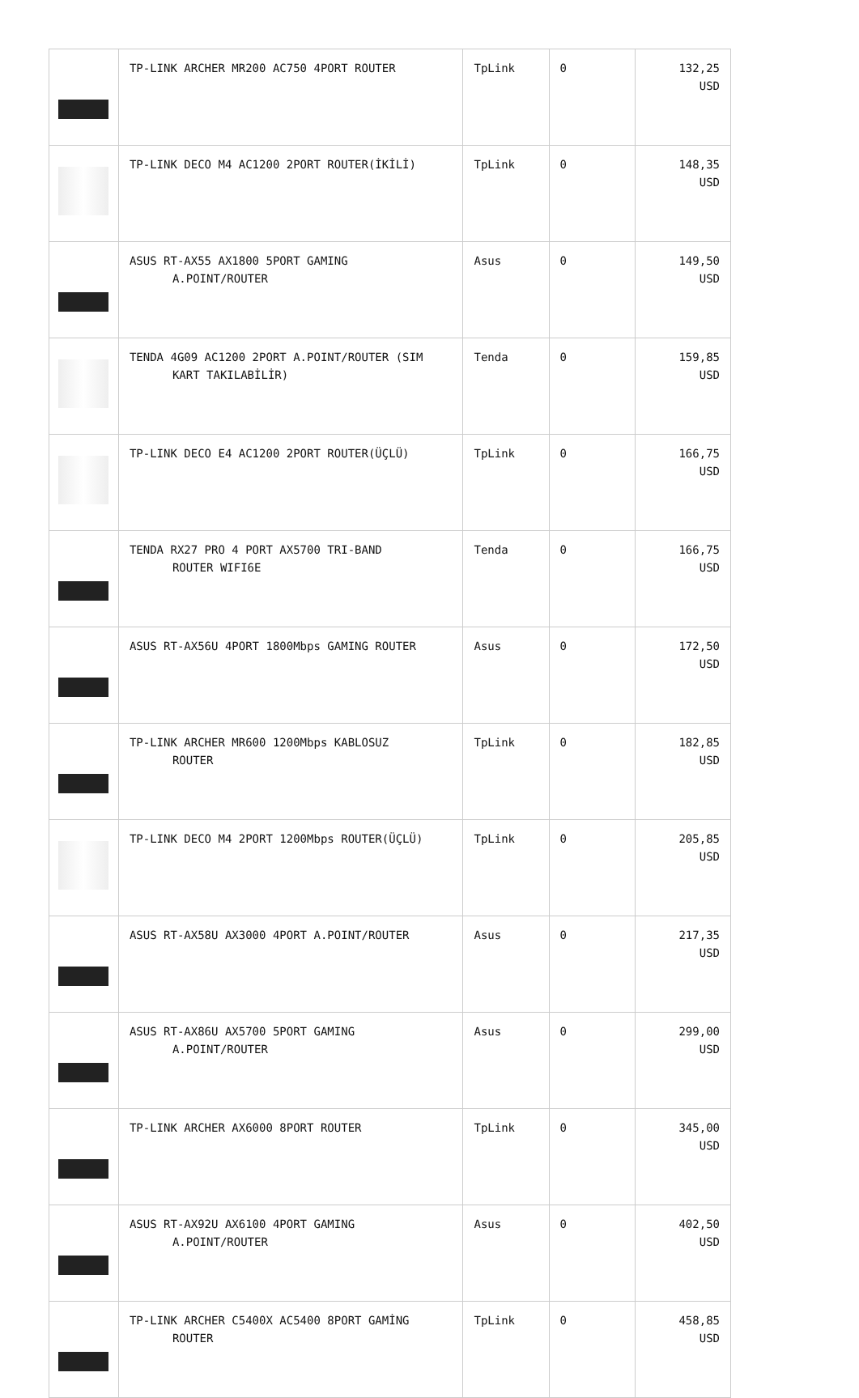| | TP-LINK ARCHER MR200 AC750 4PORT ROUTER | TpLink | 0 | 132,25 USD |
| | TP-LINK DECO M4 AC1200 2PORT ROUTER(İKİLİ) | TpLink | 0 | 148,35 USD |
| | ASUS RT-AX55 AX1800 5PORT GAMING A.POINT/ROUTER | Asus | 0 | 149,50 USD |
| | TENDA 4G09 AC1200 2PORT A.POINT/ROUTER (SIM KART TAKILABİLİR) | Tenda | 0 | 159,85 USD |
| | TP-LINK DECO E4 AC1200 2PORT ROUTER(ÜÇLÜ) | TpLink | 0 | 166,75 USD |
| | TENDA RX27 PRO 4 PORT AX5700 TRI-BAND ROUTER WIFI6E | Tenda | 0 | 166,75 USD |
| | ASUS RT-AX56U 4PORT 1800Mbps GAMING ROUTER | Asus | 0 | 172,50 USD |
| | TP-LINK ARCHER MR600 1200Mbps KABLOSUZ ROUTER | TpLink | 0 | 182,85 USD |
| | TP-LINK DECO M4 2PORT 1200Mbps ROUTER(ÜÇLÜ) | TpLink | 0 | 205,85 USD |
| | ASUS RT-AX58U AX3000 4PORT A.POINT/ROUTER | Asus | 0 | 217,35 USD |
| | ASUS RT-AX86U AX5700 5PORT GAMING A.POINT/ROUTER | Asus | 0 | 299,00 USD |
| | TP-LINK ARCHER AX6000 8PORT ROUTER | TpLink | 0 | 345,00 USD |
| | ASUS RT-AX92U AX6100 4PORT GAMING A.POINT/ROUTER | Asus | 0 | 402,50 USD |
| | TP-LINK ARCHER C5400X AC5400 8PORT GAMİNG ROUTER | TpLink | 0 | 458,85 USD |